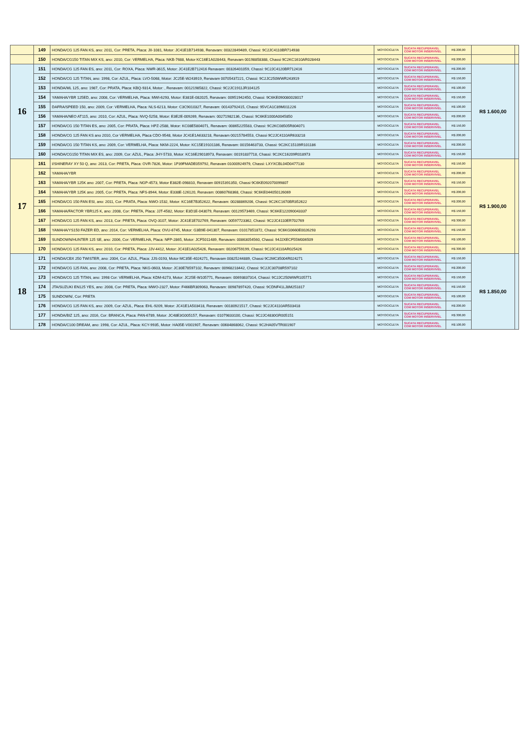| | 149 | HONDA/CG 125 FAN KS, ano: 2011, Cor: PRETA, Placa: JII-1081, Motor: JC41E1B714938, Renavam: 00322849489, Chassi: 9C2JC4110BR714938 | MOTOCICLETA | SUCATA RECUPERAVEL COM MOTOR INSERVIVEL | R$ 200,00 | | |
| | 150 | HONDA/CG150 TITAN MIX KS, ano: 2010, Cor: VERMELHA, Placa: NKB-7688, Motor KC16E1A028443, Renavam 00198858388, Chassi 9C2KC1610AR028443 | MOTOCICLETA | SUCATA RECUPERAVEL COM MOTOR INSERVIVEL | R$ 200,00 | | |
| 16 | 151 | HONDA/CG 125 FAN ES, ano: 2011, Cor: ROXA, Placa: NWR-3615, Motor: JC41E2B712416 Renavam: 00326401059, Chassi: 9C2JC4120BR712416 | MOTOCICLETA | SUCATA RECUPERAVEL COM MOTOR INSERVIVEL | R$ 200,00 | R$ 1.600,00 | |
| | 152 | HONDA/CG 125 TITAN, ano: 1998, Cor: AZUL, Placa: LVO-5068, Motor: JC25E-W243919, Renavam 00705437221, Chassi: 9C2JC250WWR243919 | MOTOCICLETA | SUCATA RECUPERAVEL COM MOTOR INSERVIVEL | R$ 150,00 | | |
| | 153 | HONDA/ML 125, ano: 1987, Cor: PRATA, Placa: KBQ-9314, Motor: , Renavam: 00121985822, Chassi: 9C2JC1911JR104125 | MOTOCICLETA | SUCATA RECUPERAVEL COM MOTOR INSERVIVEL | R$ 100,00 | | |
| | 154 | YAMAHA/YBR 125ED, ano: 2008, Cor: VERMELHA, Placa: MWI-6293, Motor: E381E-082025, Renavam: 00951942450, Chassi: 9C6KE090080028017 | MOTOCICLETA | SUCATA RECUPERAVEL COM MOTOR INSERVIVEL | R$ 150,00 | | |
| | 155 | DAFRA/SPEED 150, ano: 2009, Cor: VERMELHA, Placa: NLS-6213, Motor: C3C9010327, Renavam: 00143792415, Chassi: 95VCA1C89M011226 | MOTOCICLETA | SUCATA RECUPERAVEL COM MOTOR INSERVIVEL | R$ 100,00 | | |
| | 156 | YAMAHA/NEO AT115, ano: 2010, Cor: AZUL, Placa: NVQ-5258, Motor: E3E2E-009269, Renavam: 00271982136, Chassi: 9C6KE1000A0045850 | MOTOCICLETA | SUCATA RECUPERAVEL COM MOTOR INSERVIVEL | R$ 200,00 | | |
| | 157 | HONDA/CG 150 TITAN ES, ano: 2005, Cor: PRATA, Placa: HPZ-2588, Motor: KC08E5804071, Renavam: 00865225583, Chassi: 9C2KC08505R804071 | MOTOCICLETA | SUCATA RECUPERAVEL COM MOTOR INSERVIVEL | R$ 150,00 | | |
| | 158 | HONDA/CG 125 FAN KS ano 2010, Cor VERMELHA, Placa CDO-9548, Motor JC41E1A633218, Renavam 00215784553, Chassi 9C2JC4110AR633218 | MOTOCICLETA | SUCATA RECUPERAVEL COM MOTOR INSERVIVEL | R$ 200,00 | | |
| | 159 | HONDA/CG 150 TITAN KS, ano: 2009, Cor: VERMELHA, Placa: NKM-2224, Motor: KC15E19101186, Renavam: 00156463733, Chassi: 9C2KC15109R101186 | MOTOCICLETA | SUCATA RECUPERAVEL COM MOTOR INSERVIVEL | R$ 200,00 | | |
| | 160 | HONDA/CG150 TITAN MIX ES, ano: 2009, Cor: AZUL, Placa: JHY-5733, Motor: KC16E29018973, Renavam: 00191837718, Chassi: 9C2KC16209R018973 | MOTOCICLETA | SUCATA RECUPERAVEL COM MOTOR INSERVIVEL | R$ 150,00 | | |
| 17 | 161 | I/SHINERAY XY 50 Q, ano: 2013, Cor: PRETA, Placa: OVR-7826, Motor: 1P39FMADE059792, Renavam 01000924979, Chassi: LXYXCBL04D0477130 | MOTOCICLETA | SUCATA RECUPERAVEL COM MOTOR INSERVIVEL | R$ 150,00 | R$ 1.900,00 | |
| | 162 | YAMAHA/YBR | MOTOCICLETA | SUCATA RECUPERAVEL COM MOTOR INSERVIVEL | R$ 200,00 | | |
| | 163 | YAMAHA/YBR 125K ano: 2007, Cor: PRETA, Placa: NGP-4573, Motor E382E-098810, Renavam 00915391350, Chassi 9C6KE092070099807 | MOTOCICLETA | SUCATA RECUPERAVEL COM MOTOR INSERVIVEL | R$ 150,00 | | |
| | 164 | YAMAHA/YBR 125K ano: 2005, Cor: PRETA, Placa: NFS-8944, Motor: E338E-126120, Renavam: 00860768368, Chassi: 9C6KE044050126069 | MOTOCICLETA | SUCATA RECUPERAVEL COM MOTOR INSERVIVEL | R$ 200,00 | | |
| | 165 | HONDA/CG 150 FAN ESI, ano: 2011, Cor: PRATA, Placa: NWO-1532, Motor: KC16E7B352622, Renavam: 00288869206, Chassi: 9C2KC1670BR352622 | MOTOCICLETA | SUCATA RECUPERAVEL COM MOTOR INSERVIVEL | R$ 200,00 | | |
| | 166 | YAMAHA/FACTOR YBR125 K, ano: 2008, Cor: PRETA, Placa: JJT-4582, Motor: E3D1E-043079, Renavam: 00129573469, Chassi: 9C6KE122090043337 | MOTOCICLETA | SUCATA RECUPERAVEL COM MOTOR INSERVIVEL | R$ 150,00 | | |
| | 167 | HONDA/CG 125 FAN KS, ano: 2013, Cor: PRETA, Placa: OVQ-3107, Motor: JC41E1E702769, Renavam: 00597723362, Chassi: 9C2JC4110ER702769 | MOTOCICLETA | SUCATA RECUPERAVEL COM MOTOR INSERVIVEL | R$ 300,00 | | |
| | 168 | YAMAHA/YS150 FAZER ED, ano: 2014, Cor: VERMELHA, Placa: OVU-6745, Motor: G3B9E-041307, Renavam: 01017851872, Chassi: 9C6KG0660E0026293 | MOTOCICLETA | SUCATA RECUPERAVEL COM MOTOR INSERVIVEL | R$ 150,00 | | |
| | 169 | SUNDOWN/HUNTER 125 SE, ano: 2006, Cor: VERMELHA, Placa: NFP-2865, Motor: JCF5011489, Renavam: 00863054560, Chassi: 94J2XECF55M006509 | MOTOCICLETA | SUCATA RECUPERAVEL COM MOTOR INSERVIVEL | R$ 100,00 | | |
| | 170 | HONDA/CG 125 FAN KS, ano: 2010, Cor: PRETA, Placa: JJV-4412, Motor: JC41E1A025426, Renavam: 00206759199, Chassi: 9C2JC4110AR025426 | MOTOCICLETA | SUCATA RECUPERAVEL COM MOTOR INSERVIVEL | R$ 300,00 | | |
| 18 | 171 | HONDA/CBX 250 TWISTER, ano: 2004, Cor: AZUL, Placa: JJS-0193, Motor MC35E-4024271, Renavam 00825244889, Chassi 9C2MC35004R024271 | MOTOCICLETA | SUCATA RECUPERAVEL COM MOTOR INSERVIVEL | R$ 150,00 | R$ 1.850,00 | |
| | 172 | HONDA/CG 125 FAN, ano: 2008, Cor: PRETA, Placa: NKG-0603, Motor: JC30E78597102, Renavam: 00968218442, Chassi: 9C2JC30708R597102 | MOTOCICLETA | SUCATA RECUPERAVEL COM MOTOR INSERVIVEL | R$ 200,00 | | |
| | 173 | HONDA/CG 125 TITAN, ano: 1998 Cor: VERMELHA, Placa: KDM-6273, Motor: JC25E-W105771, Renavam: 00693837314, Chassi: 9C2JC250WWR105771 | MOTOCICLETA | SUCATA RECUPERAVEL COM MOTOR INSERVIVEL | R$ 150,00 | | |
| | 174 | JTA/SUZUKI EN125 YES, ano: 2008, Cor: PRETA, Placa: MWO-2327, Motor: F466BR309063, Renavam: 00987897420, Chassi: 9CDNF41LJ8M251817 | MOTOCICLETA | SUCATA RECUPERAVEL COM MOTOR INSERVIVEL | R$ 150,00 | | |
| | 175 | SUNDOWN/, Cor: PRETA | MOTOCICLETA | SUCATA RECUPERAVEL COM MOTOR INSERVIVEL | R$ 100,00 | | |
| | 176 | HONDA/CG 125 FAN KS, ano: 2009, Cor: AZUL, Placa: EHL-9209, Motor: JC41E1A503418, Renavam: 00180921517, Chassi: 9C2JC4110AR503418 | MOTOCICLETA | SUCATA RECUPERAVEL COM MOTOR INSERVIVEL | R$ 200,00 | | |
| | 177 | HONDA/BIZ 125, ano: 2016, Cor: BRANCA, Placa: PAN-6789, Motor: JC48E3G005157, Renavam: 01079833100, Chassi: 9C2JC4830GR005151 | MOTOCICLETA | SUCATA RECUPERAVEL COM MOTOR INSERVIVEL | R$ 300,00 | | |
| | 178 | HONDA/C100 DREAM, ano: 1998, Cor: AZUL, Placa: KCY-9935, Motor: HA05E-V001907, Renavam: 00684868062, Chassi: 9C2HA05VTR001907 | MOTOCICLETA | SUCATA RECUPERAVEL COM MOTOR INSERVIVEL | R$ 100,00 | | |